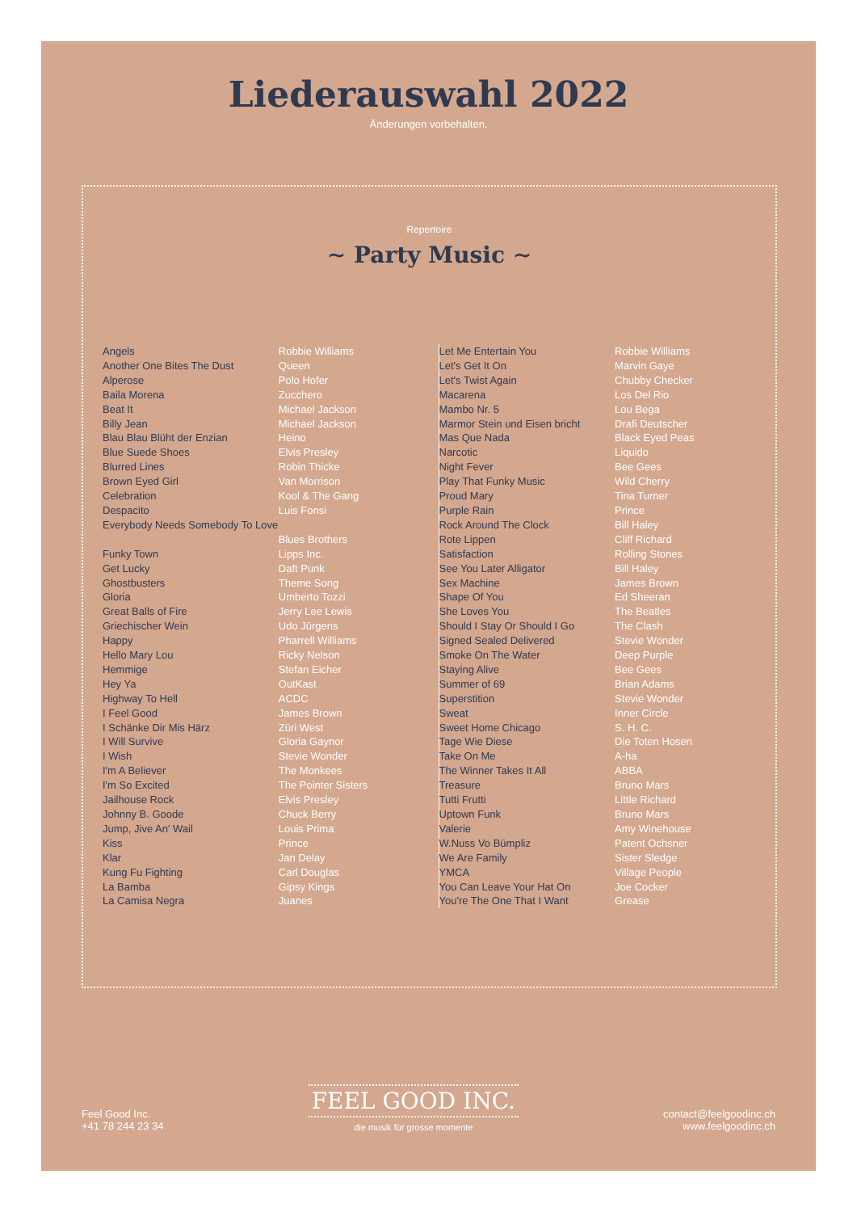Liederauswahl 2022
Änderungen vorbehalten.
Repertoire
∼ Party Music ∼
| Angels | Robbie Williams |
| Another One Bites The Dust | Queen |
| Alperose | Polo Hofer |
| Baila Morena | Zucchero |
| Beat It | Michael Jackson |
| Billy Jean | Michael Jackson |
| Blau Blau Blüht der Enzian | Heino |
| Blue Suede Shoes | Elvis Presley |
| Blurred Lines | Robin Thicke |
| Brown Eyed Girl | Van Morrison |
| Celebration | Kool & The Gang |
| Despacito | Luis Fonsi |
| Everybody Needs Somebody To Love | Blues Brothers |
| Funky Town | Lipps Inc. |
| Get Lucky | Daft Punk |
| Ghostbusters | Theme Song |
| Gloria | Umberto Tozzi |
| Great Balls of Fire | Jerry Lee Lewis |
| Griechischer Wein | Udo Jürgens |
| Happy | Pharrell Williams |
| Hello Mary Lou | Ricky Nelson |
| Hemmige | Stefan Eicher |
| Hey Ya | OutKast |
| Highway To Hell | ACDC |
| I Feel Good | James Brown |
| I Schänke Dir Mis Härz | Züri West |
| I Will Survive | Gloria Gaynor |
| I Wish | Stevie Wonder |
| I'm A Believer | The Monkees |
| I'm So Excited | The Pointer Sisters |
| Jailhouse Rock | Elvis Presley |
| Johnny B. Goode | Chuck Berry |
| Jump, Jive An' Wail | Louis Prima |
| Kiss | Prince |
| Klar | Jan Delay |
| Kung Fu Fighting | Carl Douglas |
| La Bamba | Gipsy Kings |
| La Camisa Negra | Juanes |
| Let Me Entertain You | Robbie Williams |
| Let's Get It On | Marvin Gaye |
| Let's Twist Again | Chubby Checker |
| Macarena | Los Del Rio |
| Mambo Nr. 5 | Lou Bega |
| Marmor Stein und Eisen bricht | Drafi Deutscher |
| Mas Que Nada | Black Eyed Peas |
| Narcotic | Liquido |
| Night Fever | Bee Gees |
| Play That Funky Music | Wild Cherry |
| Proud Mary | Tina Turner |
| Purple Rain | Prince |
| Rock Around The Clock | Bill Haley |
| Rote Lippen | Cliff Richard |
| Satisfaction | Rolling Stones |
| See You Later Alligator | Bill Haley |
| Sex Machine | James Brown |
| Shape Of You | Ed Sheeran |
| She Loves You | The Beatles |
| Should I Stay Or Should I Go | The Clash |
| Signed Sealed Delivered | Stevie Wonder |
| Smoke On The Water | Deep Purple |
| Staying Alive | Bee Gees |
| Summer of 69 | Brian Adams |
| Superstition | Stevie Wonder |
| Sweat | Inner Circle |
| Sweet Home Chicago | S. H. C. |
| Tage Wie Diese | Die Toten Hosen |
| Take On Me | A-ha |
| The Winner Takes It All | ABBA |
| Treasure | Bruno Mars |
| Tutti Frutti | Little Richard |
| Uptown Funk | Bruno Mars |
| Valerie | Amy Winehouse |
| W.Nuss Vo Bümpliz | Patent Ochsner |
| We Are Family | Sister Sledge |
| YMCA | Village People |
| You Can Leave Your Hat On | Joe Cocker |
| You're The One That I Want | Grease |
Feel Good Inc.
+41 78 244 23 34
FEEL GOOD INC.
die musik für grosse momente
contact@feelgoodinc.ch
www.feelgoodinc.ch